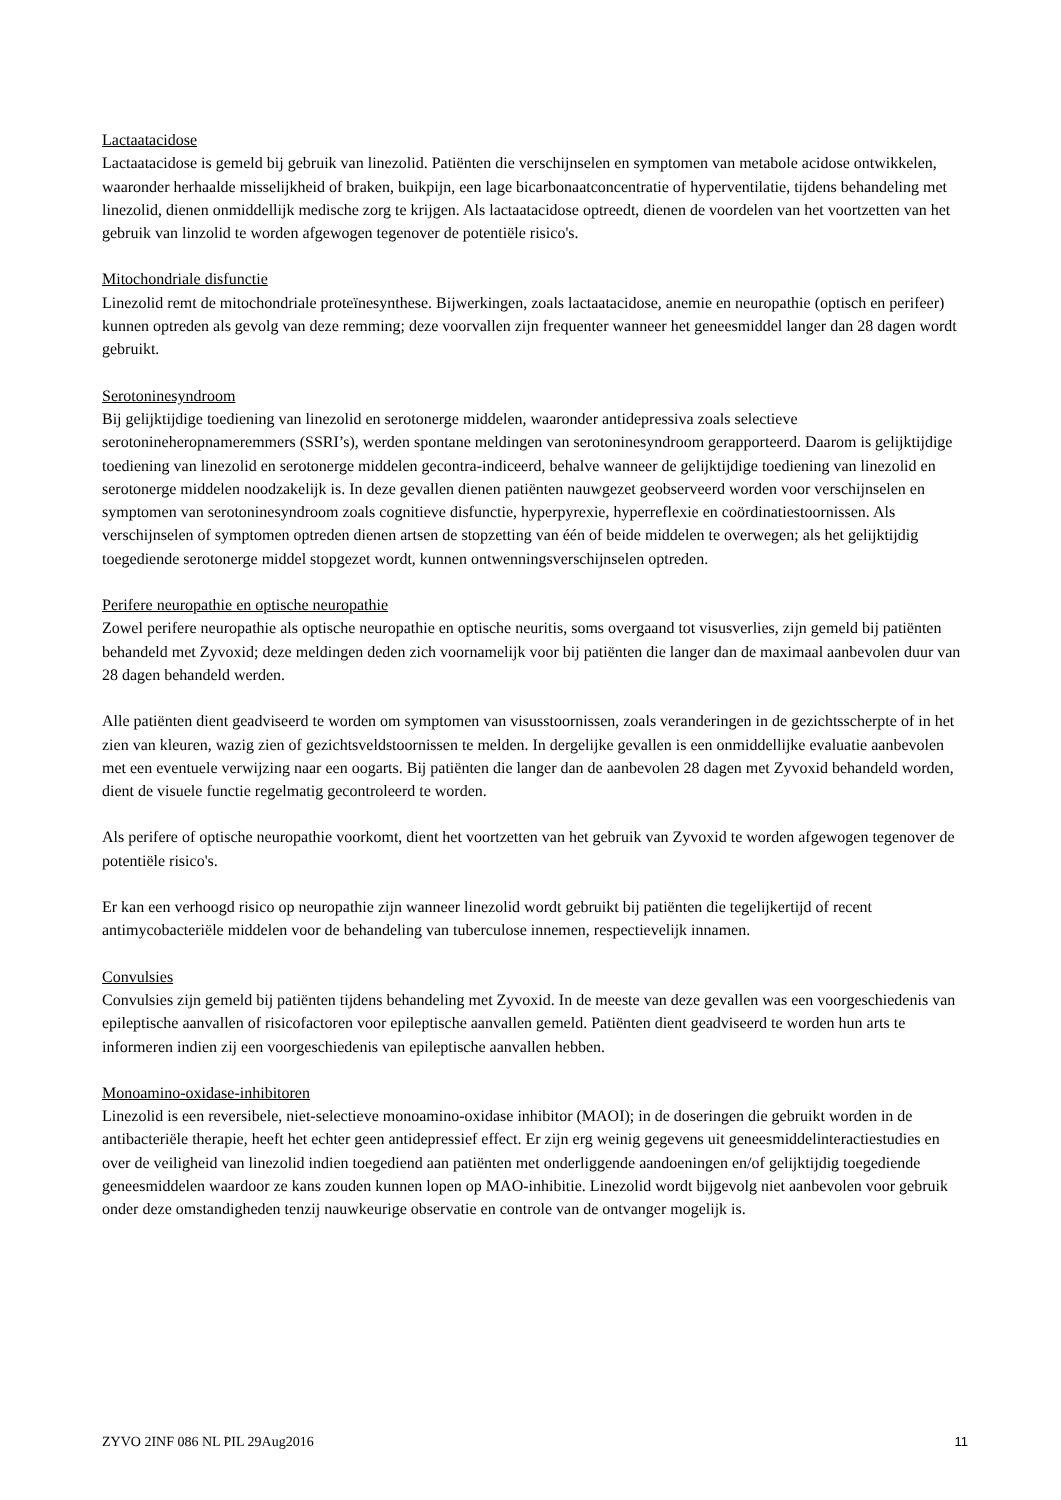Lactaatacidose
Lactaatacidose is gemeld bij gebruik van linezolid. Patiënten die verschijnselen en symptomen van metabole acidose ontwikkelen, waaronder herhaalde misselijkheid of braken, buikpijn, een lage bicarbonaatconcentratie of hyperventilatie, tijdens behandeling met linezolid, dienen onmiddellijk medische zorg te krijgen. Als lactaatacidose optreedt, dienen de voordelen van het voortzetten van het gebruik van linzolid te worden afgewogen tegenover de potentiële risico's.
Mitochondriale disfunctie
Linezolid remt de mitochondriale proteïnesynthese. Bijwerkingen, zoals lactaatacidose, anemie en neuropathie (optisch en perifeer) kunnen optreden als gevolg van deze remming; deze voorvallen zijn frequenter wanneer het geneesmiddel langer dan 28 dagen wordt gebruikt.
Serotoninesyndroom
Bij gelijktijdige toediening van linezolid en serotonerge middelen, waaronder antidepressiva zoals selectieve serotonineheropnameremmers (SSRI’s), werden spontane meldingen van serotoninesyndroom gerapporteerd. Daarom is gelijktijdige toediening van linezolid en serotonerge middelen gecontra-indiceerd, behalve wanneer de gelijktijdige toediening van linezolid en serotonerge middelen noodzakelijk is. In deze gevallen dienen patiënten nauwgezet geobserveerd worden voor verschijnselen en symptomen van serotoninesyndroom zoals cognitieve disfunctie, hyperpyrexie, hyperreflexie en coördinatiestoornissen. Als verschijnselen of symptomen optreden dienen artsen de stopzetting van één of beide middelen te overwegen; als het gelijktijdig toegediende serotonerge middel stopgezet wordt, kunnen ontwenningsverschijnselen optreden.
Perifere neuropathie en optische neuropathie
Zowel perifere neuropathie als optische neuropathie en optische neuritis, soms overgaand tot visusverlies, zijn gemeld bij patiënten behandeld met Zyvoxid; deze meldingen deden zich voornamelijk voor bij patiënten die langer dan de maximaal aanbevolen duur van 28 dagen behandeld werden.
Alle patiënten dient geadviseerd te worden om symptomen van visusstoornissen, zoals veranderingen in de gezichtsscherpte of in het zien van kleuren, wazig zien of gezichtsveldstoornissen te melden. In dergelijke gevallen is een onmiddellijke evaluatie aanbevolen met een eventuele verwijzing naar een oogarts. Bij patiënten die langer dan de aanbevolen 28 dagen met Zyvoxid behandeld worden, dient de visuele functie regelmatig gecontroleerd te worden.
Als perifere of optische neuropathie voorkomt, dient het voortzetten van het gebruik van Zyvoxid te worden afgewogen tegenover de potentiële risico's.
Er kan een verhoogd risico op neuropathie zijn wanneer linezolid wordt gebruikt bij patiënten die tegelijkertijd of recent antimycobacteriële middelen voor de behandeling van tuberculose innemen, respectievelijk innamen.
Convulsies
Convulsies zijn gemeld bij patiënten tijdens behandeling met Zyvoxid. In de meeste van deze gevallen was een voorgeschiedenis van epileptische aanvallen of risicofactoren voor epileptische aanvallen gemeld. Patiënten dient geadviseerd te worden hun arts te informeren indien zij een voorgeschiedenis van epileptische aanvallen hebben.
Monoamino-oxidase-inhibitoren
Linezolid is een reversibele, niet-selectieve monoamino-oxidase inhibitor (MAOI); in de doseringen die gebruikt worden in de antibacteriële therapie, heeft het echter geen antidepressief effect. Er zijn erg weinig gegevens uit geneesmiddelinteractiestudies en over de veiligheid van linezolid indien toegediend aan patiënten met onderliggende aandoeningen en/of gelijktijdig toegediende geneesmiddelen waardoor ze kans zouden kunnen lopen op MAO-inhibitie. Linezolid wordt bijgevolg niet aanbevolen voor gebruik onder deze omstandigheden tenzij nauwkeurige observatie en controle van de ontvanger mogelijk is.
ZYVO 2INF 086 NL PIL 29Aug2016 11